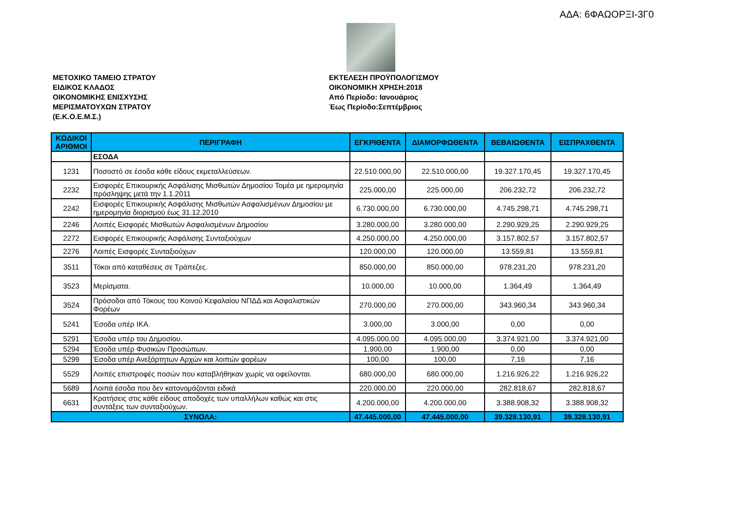ΑΔΑ: 6ΦΑΩΟΡΞΙ-3Γ0
ΜΕΤΟΧΙΚΟ ΤΑΜΕΙΟ ΣΤΡΑΤΟΥ
ΕΙΔΙΚΟΣ ΚΛΑΔΟΣ
ΟΙΚΟΝΟΜΙΚΗΣ ΕΝΙΣΧΥΣΗΣ
ΜΕΡΙΣΜΑΤΟΥΧΩΝ ΣΤΡΑΤΟΥ
(Ε.Κ.Ο.Ε.Μ.Σ.)
ΕΚΤΕΛΕΣΗ ΠΡΟΫΠΟΛΟΓΙΣΜΟΥ
ΟΙΚΟΝΟΜΙΚΗ ΧΡΗΣΗ:2018
Από Περίοδο: Ιανουάριος
Έως Περίοδο:Σεπτέμβριος
| ΚΩΔΙΚΟΙ ΑΡΙΘΜΟΙ | ΠΕΡΙΓΡΑΦΗ | ΕΓΚΡΙΘΕΝΤΑ | ΔΙΑΜΟΡΦΩΘΕΝΤΑ | ΒΕΒΑΙΩΘΕΝΤΑ | ΕΙΣΠΡΑΧΘΕΝΤΑ |
| --- | --- | --- | --- | --- | --- |
| | ΕΣΟΔΑ | | | | |
| 1231 | Ποσοστό σε έσοδα κάθε είδους εκμεταλλεύσεων. | 22.510.000,00 | 22.510.000,00 | 19.327.170,45 | 19.327.170,45 |
| 2232 | Εισφορές Επικουρικής Ασφάλισης Μισθωτών Δημοσίου Τομέα με ημερομηνία πρόσληψης μετά την 1.1.2011 | 225.000,00 | 225.000,00 | 206.232,72 | 206.232,72 |
| 2242 | Εισφορές Επικουρικής Ασφάλισης Μισθωτών Ασφαλισμένων Δημοσίου με ημερομηνία διορισμού έως 31.12.2010 | 6.730.000,00 | 6.730.000,00 | 4.745.298,71 | 4.745.298,71 |
| 2246 | Λοιπές Εισφορές Μισθωτών Ασφαλισμένων Δημοσίου | 3.280.000,00 | 3.280.000,00 | 2.290.929,25 | 2.290.929,25 |
| 2272 | Εισφορές Επικουρικής Ασφάλισης Συνταξιούχων | 4.250.000,00 | 4.250.000,00 | 3.157.802,57 | 3.157.802,57 |
| 2276 | Λοιπές Εισφορές Συνταξιούχων | 120.000,00 | 120.000,00 | 13.559,81 | 13.559,81 |
| 3511 | Τόκοι από καταθέσεις σε Τράπεζες. | 850.000,00 | 850.000,00 | 978.231,20 | 978.231,20 |
| 3523 | Μερίσματα. | 10.000,00 | 10.000,00 | 1.364,49 | 1.364,49 |
| 3524 | Πρόσοδοι από Τόκους του Κοινού Κεφαλαίου ΝΠΔΔ και Ασφαλιστικών Φορέων | 270.000,00 | 270.000,00 | 343.960,34 | 343.960,34 |
| 5241 | Έσοδα υπέρ ΙΚΑ. | 3.000,00 | 3.000,00 | 0,00 | 0,00 |
| 5291 | Έσοδα υπέρ του Δημοσίου. | 4.095.000,00 | 4.095.000,00 | 3.374.921,00 | 3.374.921,00 |
| 5294 | Έσοδα υπέρ Φυσικών Προσώπων. | 1.900,00 | 1.900,00 | 0,00 | 0,00 |
| 5299 | Έσοδα υπέρ Ανεξάρτητων Αρχών και λοιπών φορέων | 100,00 | 100,00 | 7,16 | 7,16 |
| 5529 | Λοιπές επιστροφές ποσών που καταβλήθηκαν χωρίς να οφείλονται. | 680.000,00 | 680.000,00 | 1.216.926,22 | 1.216.926,22 |
| 5689 | Λοιπά έσοδα που δεν κατονομάζονται ειδικά | 220.000,00 | 220.000,00 | 282.818,67 | 282.818,67 |
| 6631 | Κρατήσεις στις κάθε είδους αποδοχές των υπαλλήλων καθώς και στις συντάξεις των συνταξιούχων. | 4.200.000,00 | 4.200.000,00 | 3.388.908,32 | 3.388.908,32 |
| ΣΥΝΟΛΑ: | | 47.445.000,00 | 47.445.000,00 | 39.328.130,91 | 39.328.130,91 |